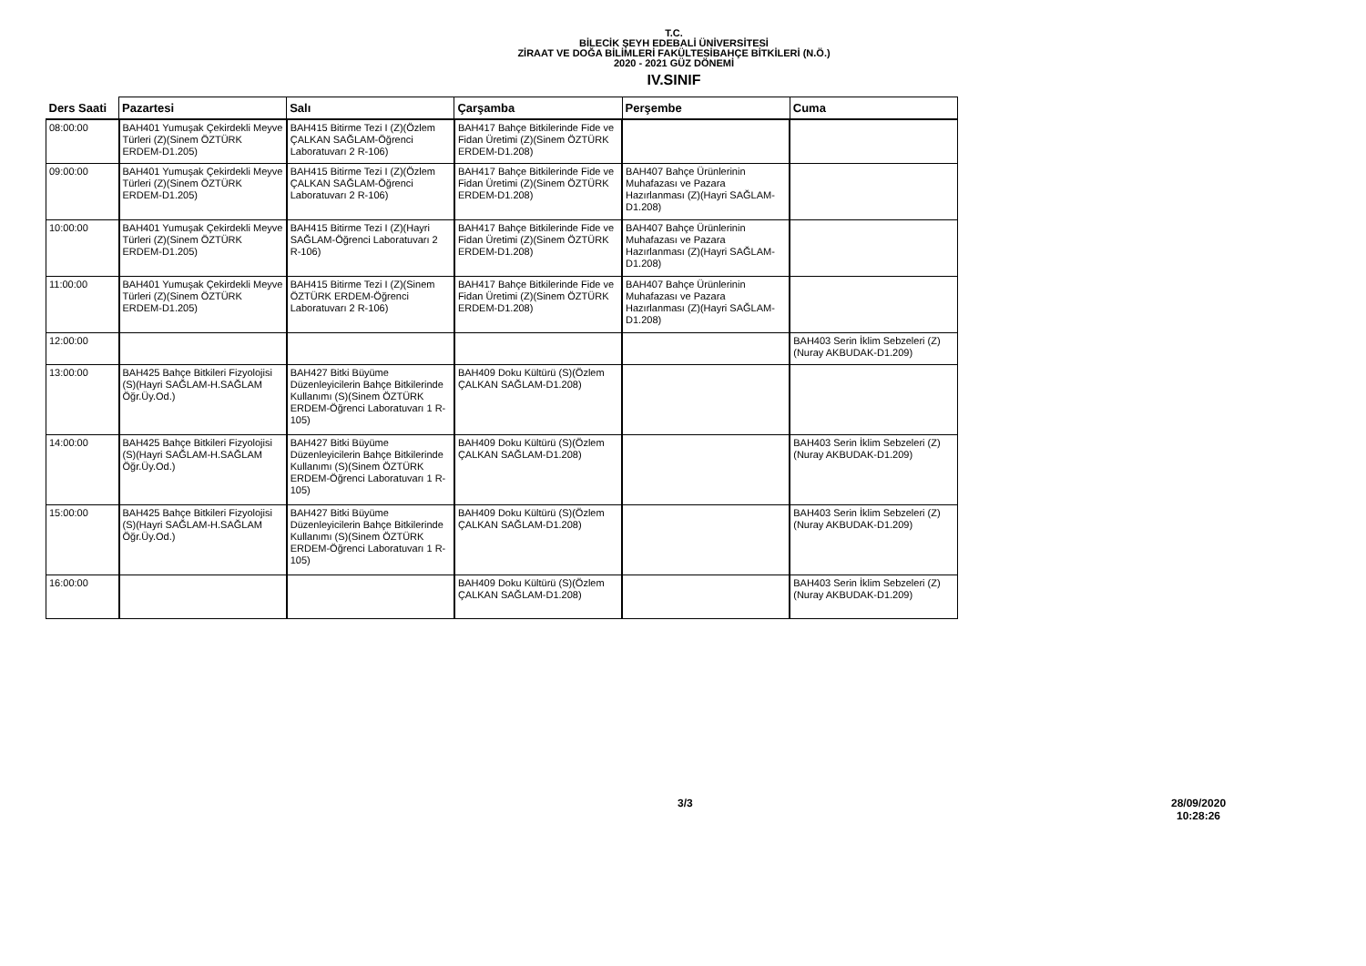T.C.
BİLECİK ŞEYH EDEBALİ ÜNİVERSİTESİ
ZİRAAT VE DOĞA BİLİMLERİ FAKÜLTESİBAHÇE BİTKİLERİ (N.Ö.)
2020 - 2021 GÜZ DÖNEMİ
IV.SINIF
| Ders Saati | Pazartesi | Salı | Çarşamba | Perşembe | Cuma |
| --- | --- | --- | --- | --- | --- |
| 08:00:00 | BAH401 Yumuşak Çekirdekli Meyve Türleri (Z)(Sinem ÖZTÜRK ERDEM-D1.205) | BAH415 Bitirme Tezi I (Z)(Özlem ÇALKAN SAĞLAM-Öğrenci Laboratuvarı 2 R-106) | BAH417 Bahçe Bitkilerinde Fide ve Fidan Üretimi (Z)(Sinem ÖZTÜRK ERDEM-D1.208) | | |
| 09:00:00 | BAH401 Yumuşak Çekirdekli Meyve Türleri (Z)(Sinem ÖZTÜRK ERDEM-D1.205) | BAH415 Bitirme Tezi I (Z)(Özlem ÇALKAN SAĞLAM-Öğrenci Laboratuvarı 2 R-106) | BAH417 Bahçe Bitkilerinde Fide ve Fidan Üretimi (Z)(Sinem ÖZTÜRK ERDEM-D1.208) | BAH407 Bahçe Ürünlerinin Muhafazası ve Pazara Hazırlanması (Z)(Hayri SAĞLAM-D1.208) | |
| 10:00:00 | BAH401 Yumuşak Çekirdekli Meyve Türleri (Z)(Sinem ÖZTÜRK ERDEM-D1.205) | BAH415 Bitirme Tezi I (Z)(Hayri SAĞLAM-Öğrenci Laboratuvarı 2 R-106) | BAH417 Bahçe Bitkilerinde Fide ve Fidan Üretimi (Z)(Sinem ÖZTÜRK ERDEM-D1.208) | BAH407 Bahçe Ürünlerinin Muhafazası ve Pazara Hazırlanması (Z)(Hayri SAĞLAM-D1.208) | |
| 11:00:00 | BAH401 Yumuşak Çekirdekli Meyve Türleri (Z)(Sinem ÖZTÜRK ERDEM-D1.205) | BAH415 Bitirme Tezi I (Z)(Sinem ÖZTÜRK ERDEM-Öğrenci Laboratuvarı 2 R-106) | BAH417 Bahçe Bitkilerinde Fide ve Fidan Üretimi (Z)(Sinem ÖZTÜRK ERDEM-D1.208) | BAH407 Bahçe Ürünlerinin Muhafazası ve Pazara Hazırlanması (Z)(Hayri SAĞLAM-D1.208) | |
| 12:00:00 | | | | | BAH403 Serin İklim Sebzeleri (Z)(Nuray AKBUDAK-D1.209) |
| 13:00:00 | BAH425 Bahçe Bitkileri Fizyolojisi (S)(Hayri SAĞLAM-H.SAĞLAM Öğr.Üy.Od.) | BAH427 Bitki Büyüme Düzenleyicilerin Bahçe Bitkilerinde Kullanımı (S)(Sinem ÖZTÜRK ERDEM-Öğrenci Laboratuvarı 1 R-105) | BAH409 Doku Kültürü (S)(Özlem ÇALKAN SAĞLAM-D1.208) | | |
| 14:00:00 | BAH425 Bahçe Bitkileri Fizyolojisi (S)(Hayri SAĞLAM-H.SAĞLAM Öğr.Üy.Od.) | BAH427 Bitki Büyüme Düzenleyicilerin Bahçe Bitkilerinde Kullanımı (S)(Sinem ÖZTÜRK ERDEM-Öğrenci Laboratuvarı 1 R-105) | BAH409 Doku Kültürü (S)(Özlem ÇALKAN SAĞLAM-D1.208) | | BAH403 Serin İklim Sebzeleri (Z)(Nuray AKBUDAK-D1.209) |
| 15:00:00 | BAH425 Bahçe Bitkileri Fizyolojisi (S)(Hayri SAĞLAM-H.SAĞLAM Öğr.Üy.Od.) | BAH427 Bitki Büyüme Düzenleyicilerin Bahçe Bitkilerinde Kullanımı (S)(Sinem ÖZTÜRK ERDEM-Öğrenci Laboratuvarı 1 R-105) | BAH409 Doku Kültürü (S)(Özlem ÇALKAN SAĞLAM-D1.208) | | BAH403 Serin İklim Sebzeleri (Z)(Nuray AKBUDAK-D1.209) |
| 16:00:00 | | | BAH409 Doku Kültürü (S)(Özlem ÇALKAN SAĞLAM-D1.208) | | BAH403 Serin İklim Sebzeleri (Z)(Nuray AKBUDAK-D1.209) |
3/3
28/09/2020
10:28:26